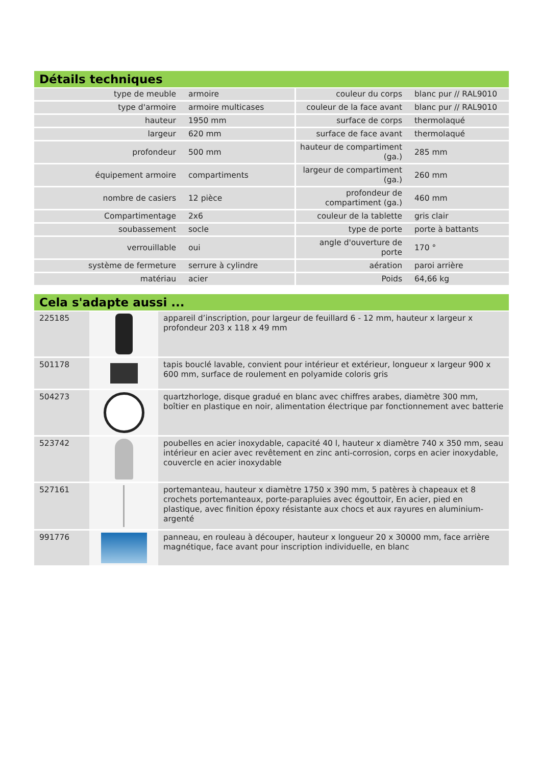Détails techniques
| type de meuble | armoire | couleur du corps | blanc pur // RAL9010 |
| type d'armoire | armoire multicases | couleur de la face avant | blanc pur // RAL9010 |
| hauteur | 1950 mm | surface de corps | thermolaqué |
| largeur | 620 mm | surface de face avant | thermolaqué |
| profondeur | 500 mm | hauteur de compartiment (ga.) | 285 mm |
| équipement armoire | compartiments | largeur de compartiment (ga.) | 260 mm |
| nombre de casiers | 12 pièce | profondeur de compartiment (ga.) | 460 mm |
| Compartimentage | 2x6 | couleur de la tablette | gris clair |
| soubassement | socle | type de porte | porte à battants |
| verrouillable | oui | angle d'ouverture de porte | 170 ° |
| système de fermeture | serrure à cylindre | aération | paroi arrière |
| matériau | acier | Poids | 64,66 kg |
Cela s'adapte aussi ...
| 225185 | | appareil d’inscription, pour largeur de feuillard 6 - 12 mm, hauteur x largeur x profondeur 203 x 118 x 49 mm |
| 501178 | | tapis bouclé lavable, convient pour intérieur et extérieur, longueur x largeur 900 x 600 mm, surface de roulement en polyamide coloris gris |
| 504273 | | quartzhorloge, disque gradué en blanc avec chiffres arabes, diamètre 300 mm, boîtier en plastique en noir, alimentation électrique par fonctionnement avec batterie |
| 523742 | | poubelles en acier inoxydable, capacité 40 l, hauteur x diamètre 740 x 350 mm, seau intérieur en acier avec revêtement en zinc anti-corrosion, corps en acier inoxydable, couvercle en acier inoxydable |
| 527161 | | portemanteau, hauteur x diamètre 1750 x 390 mm, 5 patères à chapeaux et 8 crochets portemanteaux, porte-parapluies avec égouttoir, En acier, pied en plastique, avec finition époxy résistante aux chocs et aux rayures en aluminium-argenté |
| 991776 | | panneau, en rouleau à découper, hauteur x longueur 20 x 30000 mm, face arrière magnétique, face avant pour inscription individuelle, en blanc |